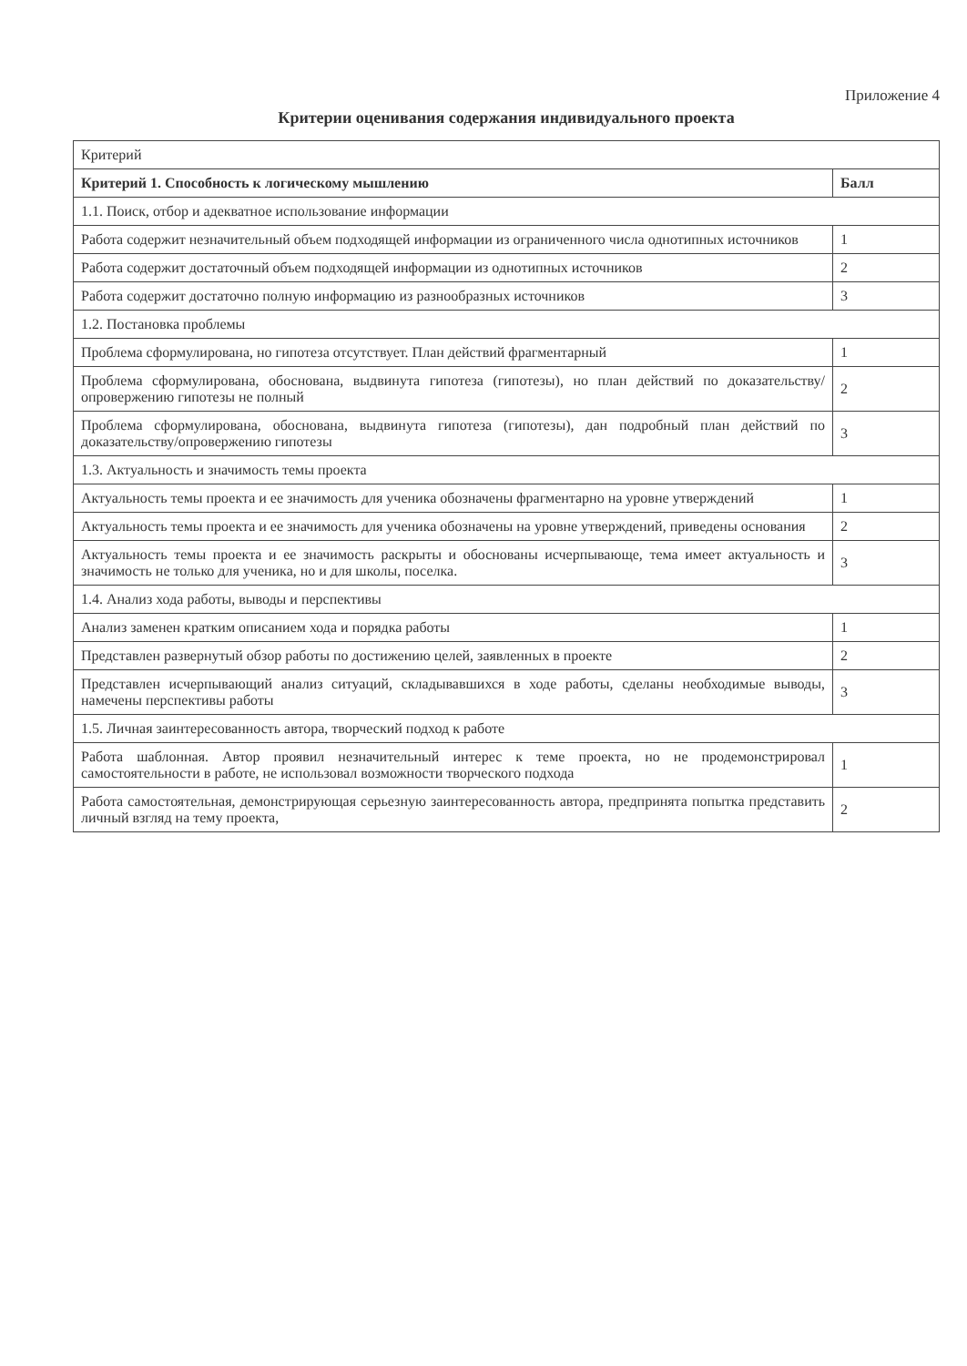Приложение 4
Критерии оценивания содержания индивидуального проекта
| Критерий | |
| --- | --- |
| Критерий 1. Способность к логическому мышлению | Балл |
| 1.1. Поиск, отбор и адекватное использование информации | |
| Работа содержит незначительный объем подходящей информации из ограниченного числа однотипных источников | 1 |
| Работа содержит достаточный объем подходящей информации из однотипных источников | 2 |
| Работа содержит достаточно полную информацию из разнообразных источников | 3 |
| 1.2. Постановка проблемы | |
| Проблема сформулирована, но гипотеза отсутствует. План действий фрагментарный | 1 |
| Проблема сформулирована, обоснована, выдвинута гипотеза (гипотезы), но план действий по доказательству/опровержению гипотезы не полный | 2 |
| Проблема сформулирована, обоснована, выдвинута гипотеза (гипотезы), дан подробный план действий по доказательству/опровержению гипотезы | 3 |
| 1.3. Актуальность и значимость темы проекта | |
| Актуальность темы проекта и ее значимость для ученика обозначены фрагментарно на уровне утверждений | 1 |
| Актуальность темы проекта и ее значимость для ученика обозначены на уровне утверждений, приведены основания | 2 |
| Актуальность темы проекта и ее значимость раскрыты и обоснованы исчерпывающе, тема имеет актуальность и значимость не только для ученика, но и для школы, поселка. | 3 |
| 1.4. Анализ хода работы, выводы и перспективы | |
| Анализ заменен кратким описанием хода и порядка работы | 1 |
| Представлен развернутый обзор работы по достижению целей, заявленных в проекте | 2 |
| Представлен исчерпывающий анализ ситуаций, складывавшихся в ходе работы, сделаны необходимые выводы, намечены перспективы работы | 3 |
| 1.5. Личная заинтересованность автора, творческий подход к работе | |
| Работа шаблонная. Автор проявил незначительный интерес к теме проекта, но не продемонстрировал самостоятельности в работе, не использовал возможности творческого подхода | 1 |
| Работа самостоятельная, демонстрирующая серьезную заинтересованность автора, предпринята попытка представить личный взгляд на тему проекта, | 2 |